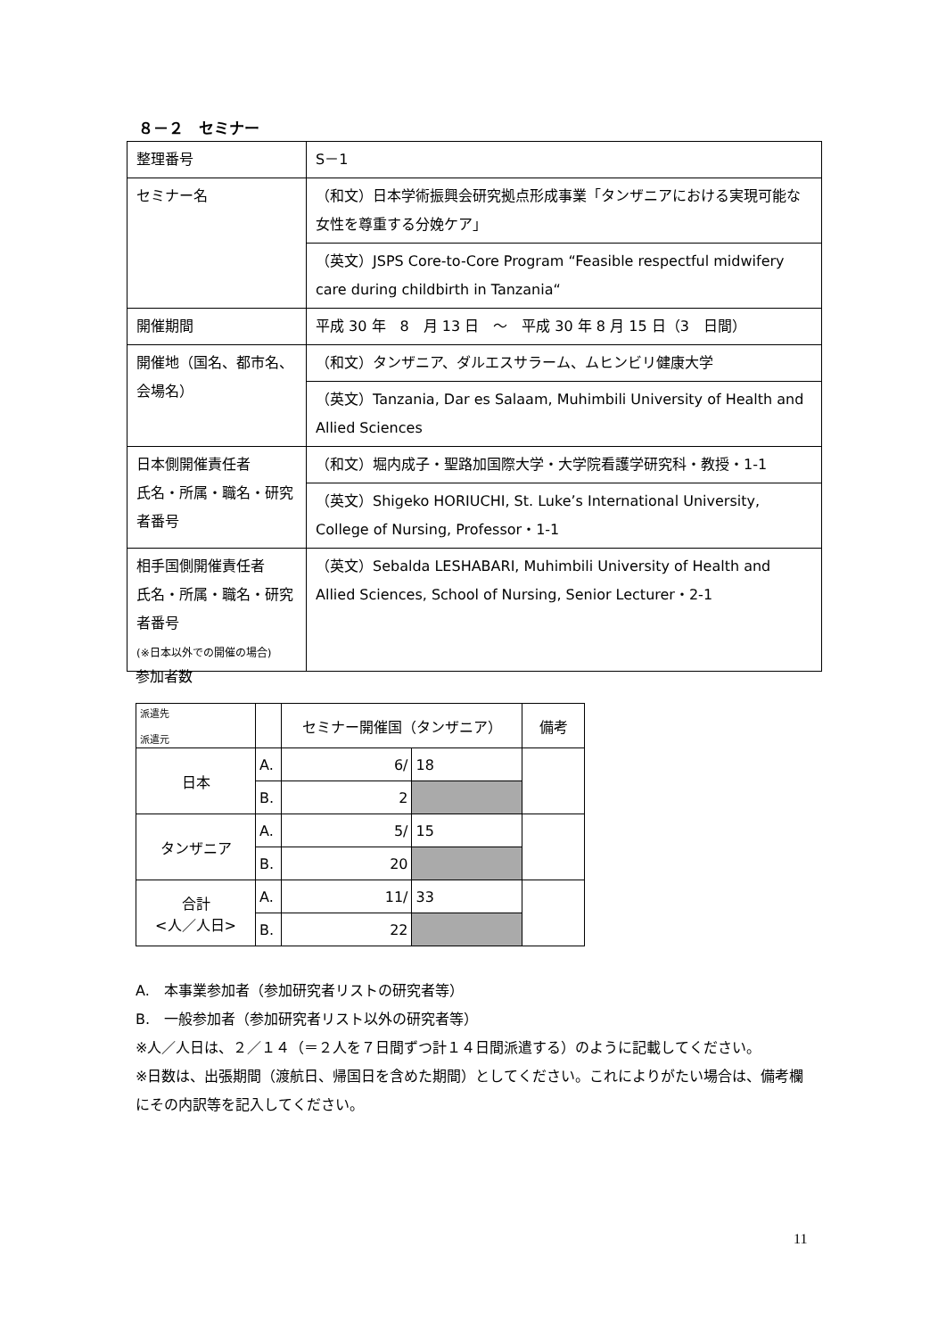８－２　セミナー
| 整理番号 | S－1 |
| セミナー名 | （和文）日本学術振興会研究拠点形成事業「タンザニアにおける実現可能な女性を尊重する分娩ケア」 |
| | （英文）JSPS Core-to-Core Program “Feasible respectful midwifery care during childbirth in Tanzania“ |
| 開催期間 | 平成 30 年 8 月 13 日 ～ 平成 30 年 8 月 15 日（3 日間） |
| 開催地（国名、都市名、会場名） | （和文）タンザニア、ダルエスサラーム、ムヒンビリ健康大学 |
| | （英文）Tanzania, Dar es Salaam, Muhimbili University of Health and Allied Sciences |
| 日本側開催責任者 氏名・所属・職名・研究者番号 | （和文）堀内成子・聖路加国際大学・大学院看護学研究科・教授・1-1 |
| | （英文）Shigeko HORIUCHI, St. Luke’s International University, College of Nursing, Professor・1-1 |
| 相手国側開催責任者 氏名・所属・職名・研究者番号 (※日本以外での開催の場合) | （英文）Sebalda LESHABARI, Muhimbili University of Health and Allied Sciences, School of Nursing, Senior Lecturer・2-1 |
参加者数
| 派遣先 派遣元 | | セミナー開催国（タンザニア） | | 備考 |
| --- | --- | --- | --- | --- |
| 日本 | A. | 6/ | 18 | |
| | B. | 2 | | |
| タンザニア | A. | 5/ | 15 | |
| | B. | 20 | | |
| 合計 <人／人日> | A. | 11/ | 33 | |
| | B. | 22 | | |
A.　本事業参加者（参加研究者リストの研究者等）
B.　一般参加者（参加研究者リスト以外の研究者等）
※人／人日は、２／１４（＝２人を７日間ずつ計１４日間派遣する）のように記載してください。
※日数は、出張期間（渡航日、帰国日を含めた期間）としてください。これによりがたい場合は、備考欄にその内訳等を記入してください。
11